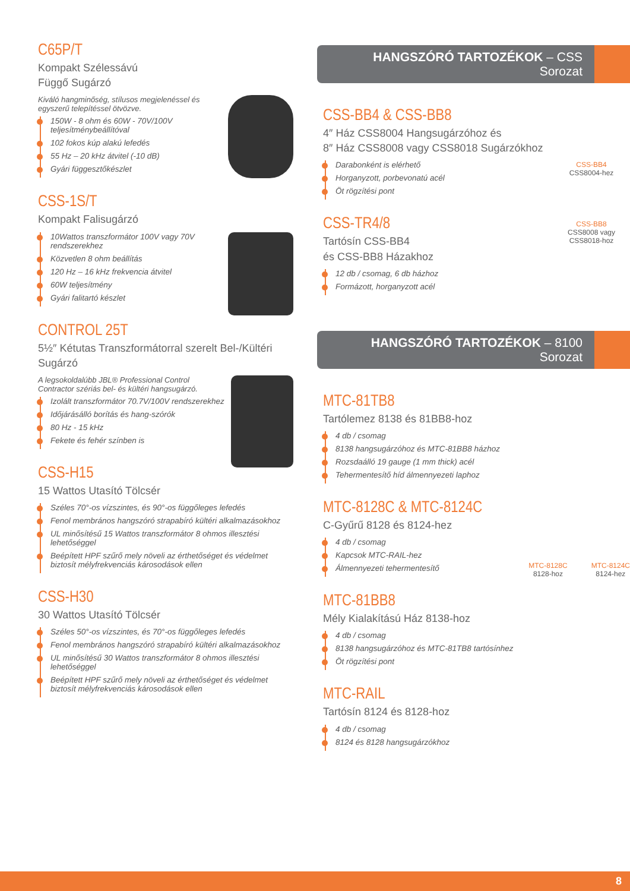C65P/T
Kompakt Szélessávú
Függő Sugárzó
Kiváló hangminőség, stílusos megjelenéssel és egyszerű telepítéssel ötvözve.
150W - 8 ohm és 60W - 70V/100V teljesítménybeállítóval
102 fokos kúp alakú lefedés
55 Hz – 20 kHz átvitel (-10 dB)
Gyári függesztőkészlet
CSS-1S/T
Kompakt Falisugárzó
10Wattos transzformátor 100V vagy 70V rendszerekhez
Közvetlen 8 ohm beállítás
120 Hz – 16 kHz frekvencia átvitel
60W teljesítmény
Gyári falitartó készlet
CONTROL 25T
5½″ Kétutas Transzformátorral szerelt Bel-/Kültéri Sugárzó
A legsokoldalúbb JBL® Professional Control Contractor szériás bel- és kültéri hangsugárzó.
Izolált transzformátor 70.7V/100V rendszerekhez
Időjárásálló borítás és hang-szórók
80 Hz - 15 kHz
Fekete és fehér színben is
CSS-H15
15 Wattos Utasító Tölcsér
Széles 70°-os vízszintes, és 90°-os függőleges lefedés
Fenol membrános hangszóró strapabíró kültéri alkalmazásokhoz
UL minősítésű 15 Wattos transzformátor 8 ohmos illesztési lehetőséggel
Beépített HPF szűrő mely növeli az érthetőséget és védelmet biztosít mélyfrekvenciás károsodások ellen
CSS-H30
30 Wattos Utasító Tölcsér
Széles 50°-os vízszintes, és 70°-os függőleges lefedés
Fenol membrános hangszóró strapabíró kültéri alkalmazásokhoz
UL minősítésű 30 Wattos transzformátor 8 ohmos illesztési lehetőséggel
Beépített HPF szűrő mely növeli az érthetőséget és védelmet biztosít mélyfrekvenciás károsodások ellen
HANGSZÓRÓ TARTOZÉKOK – CSS Sorozat
CSS-BB4 & CSS-BB8
4″ Ház CSS8004 Hangsugárzóhoz és
8″ Ház CSS8008 vagy CSS8018 Sugárzókhoz
CSS-BB4
CSS8004-hez
CSS-BB8
CSS8008 vagy CSS8018-hoz
Darabonként is elérhető
Horganyzott, porbevonatú acél
Öt rögzítési pont
CSS-TR4/8
Tartósín CSS-BB4
és CSS-BB8 Házakhoz
12 db / csomag, 6 db házhoz
Formázott, horganyzott acél
HANGSZÓRÓ TARTOZÉKOK – 8100 Sorozat
MTC-81TB8
Tartólemez 8138 és 81BB8-hoz
4 db / csomag
8138 hangsugárzóhoz és MTC-81BB8 házhoz
Rozsdaálló 19 gauge (1 mm thick) acél
Tehermentesítő híd álmennyezeti laphoz
MTC-8128C & MTC-8124C
C-Gyűrű 8128 és 8124-hez
MTC-8128C
8128-hoz
MTC-8124C
8124-hez
4 db / csomag
Kapcsok MTC-RAIL-hez
Álmennyezeti tehermentesítő
MTC-81BB8
Mély Kialakítású Ház 8138-hoz
4 db / csomag
8138 hangsugárzóhoz és MTC-81TB8 tartósínhez
Öt rögzítési pont
MTC-RAIL
Tartósín 8124 és 8128-hoz
4 db / csomag
8124 és 8128 hangsugárzókhoz
8